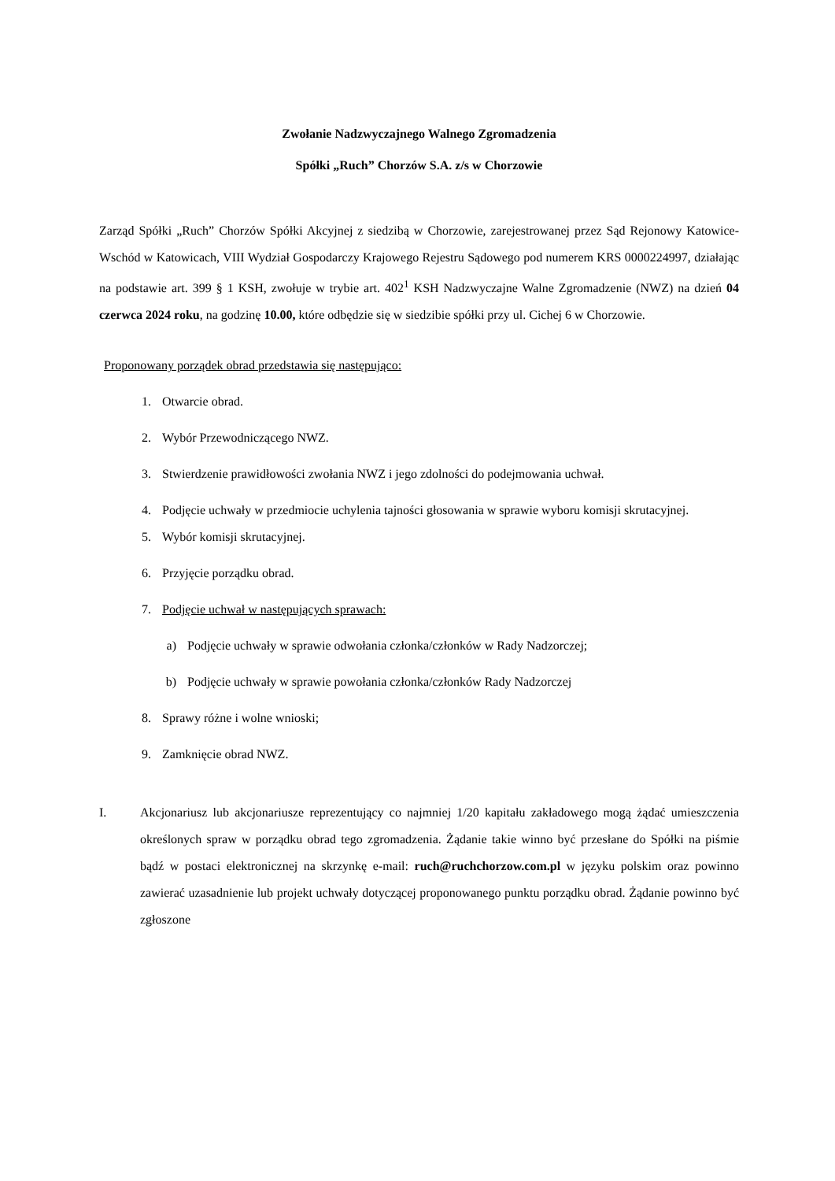Zwołanie Nadzwyczajnego Walnego Zgromadzenia
Spółki „Ruch” Chorzów S.A. z/s w Chorzowie
Zarząd Spółki „Ruch” Chorzów Spółki Akcyjnej z siedzibą w Chorzowie, zarejestrowanej przez Sąd Rejonowy Katowice-Wschód w Katowicach, VIII Wydział Gospodarczy Krajowego Rejestru Sądowego pod numerem KRS 0000224997, działając na podstawie art. 399 § 1 KSH, zwołuje w trybie art. 402<sup>1</sup> KSH Nadzwyczajne Walne Zgromadzenie (NWZ) na dzień 04 czerwca 2024 roku, na godzinę 10.00, które odbędzie się w siedzibie spółki przy ul. Cichej 6 w Chorzowie.
Proponowany porządek obrad przedstawia się następująco:
1. Otwarcie obrad.
2. Wybór Przewodniczącego NWZ.
3. Stwierdzenie prawidłowości zwołania NWZ i jego zdolności do podejmowania uchwał.
4. Podjęcie uchwały w przedmiocie uchylenia tajności głosowania w sprawie wyboru komisji skrutacyjnej.
5. Wybór komisji skrutacyjnej.
6. Przyjęcie porządku obrad.
7. Podjęcie uchwał w następujących sprawach:
a) Podjęcie uchwały w sprawie odwołania członka/członków w Rady Nadzorczej;
b) Podjęcie uchwały w sprawie powołania członka/członków Rady Nadzorczej
8. Sprawy różne i wolne wnioski;
9. Zamknięcie obrad NWZ.
I. Akcjonariusz lub akcjonariusze reprezentujący co najmniej 1/20 kapitału zakładowego mogą żądać umieszczenia określonych spraw w porządku obrad tego zgromadzenia. Żądanie takie winno być przesłane do Spółki na piśmie bądź w postaci elektronicznej na skrzynkę e-mail: ruch@ruchchorzow.com.pl w języku polskim oraz powinno zawierać uzasadnienie lub projekt uchwały dotyczącej proponowanego punktu porządku obrad. Żądanie powinno być zgłoszone